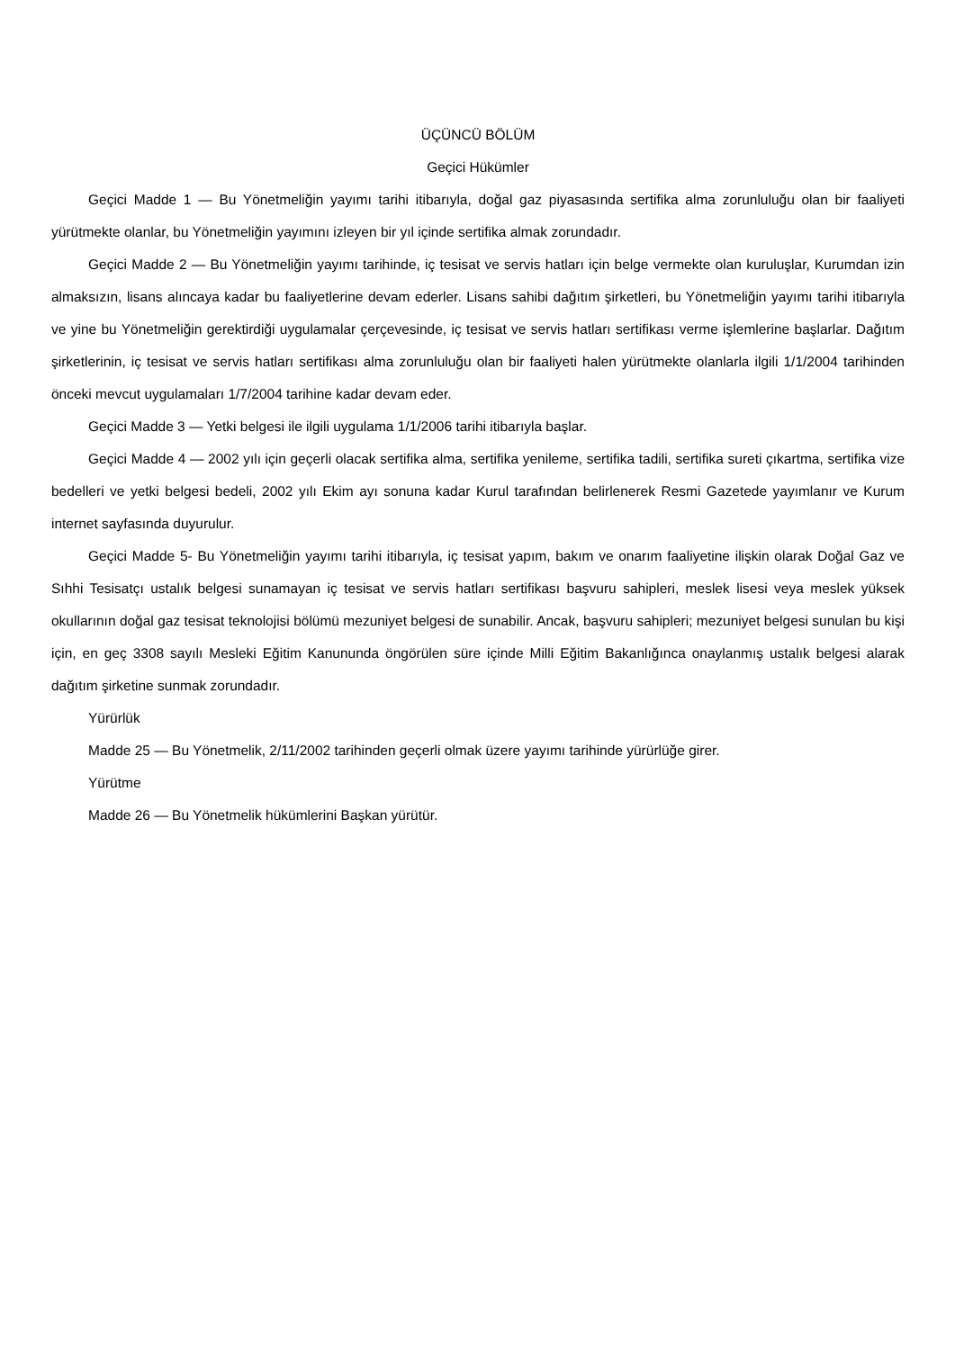ÜÇÜNCÜ BÖLÜM
Geçici Hükümler
Geçici Madde 1 — Bu Yönetmeliğin yayımı tarihi itibarıyla, doğal gaz piyasasında sertifika alma zorunluluğu olan bir faaliyeti yürütmekte olanlar, bu Yönetmeliğin yayımını izleyen bir yıl içinde sertifika almak zorundadır.
Geçici Madde 2 — Bu Yönetmeliğin yayımı tarihinde, iç tesisat ve servis hatları için belge vermekte olan kuruluşlar, Kurumdan izin almaksızın, lisans alıncaya kadar bu faaliyetlerine devam ederler. Lisans sahibi dağıtım şirketleri, bu Yönetmeliğin yayımı tarihi itibarıyla ve yine bu Yönetmeliğin gerektirdiği uygulamalar çerçevesinde, iç tesisat ve servis hatları sertifikası verme işlemlerine başlarlar. Dağıtım şirketlerinin, iç tesisat ve servis hatları sertifikası alma zorunluluğu olan bir faaliyeti halen yürütmekte olanlarla ilgili 1/1/2004 tarihinden önceki mevcut uygulamaları 1/7/2004 tarihine kadar devam eder.
Geçici Madde 3 — Yetki belgesi ile ilgili uygulama 1/1/2006 tarihi itibarıyla başlar.
Geçici Madde 4 — 2002 yılı için geçerli olacak sertifika alma, sertifika yenileme, sertifika tadili, sertifika sureti çıkartma, sertifika vize bedelleri ve yetki belgesi bedeli, 2002 yılı Ekim ayı sonuna kadar Kurul tarafından belirlenerek Resmi Gazetede yayımlanır ve Kurum internet sayfasında duyurulur.
Geçici Madde 5- Bu Yönetmeliğin yayımı tarihi itibarıyla, iç tesisat yapım, bakım ve onarım faaliyetine ilişkin olarak Doğal Gaz ve Sıhhi Tesisatçı ustalık belgesi sunamayan iç tesisat ve servis hatları sertifikası başvuru sahipleri, meslek lisesi veya meslek yüksek okullarının doğal gaz tesisat teknolojisi bölümü mezuniyet belgesi de sunabilir. Ancak, başvuru sahipleri; mezuniyet belgesi sunulan bu kişi için, en geç 3308 sayılı Mesleki Eğitim Kanununda öngörülen süre içinde Milli Eğitim Bakanlığınca onaylanmış ustalık belgesi alarak dağıtım şirketine sunmak zorundadır.
Yürürlük
Madde 25 — Bu Yönetmelik, 2/11/2002 tarihinden geçerli olmak üzere yayımı tarihinde yürürlüğe girer.
Yürütme
Madde 26 — Bu Yönetmelik hükümlerini Başkan yürütür.